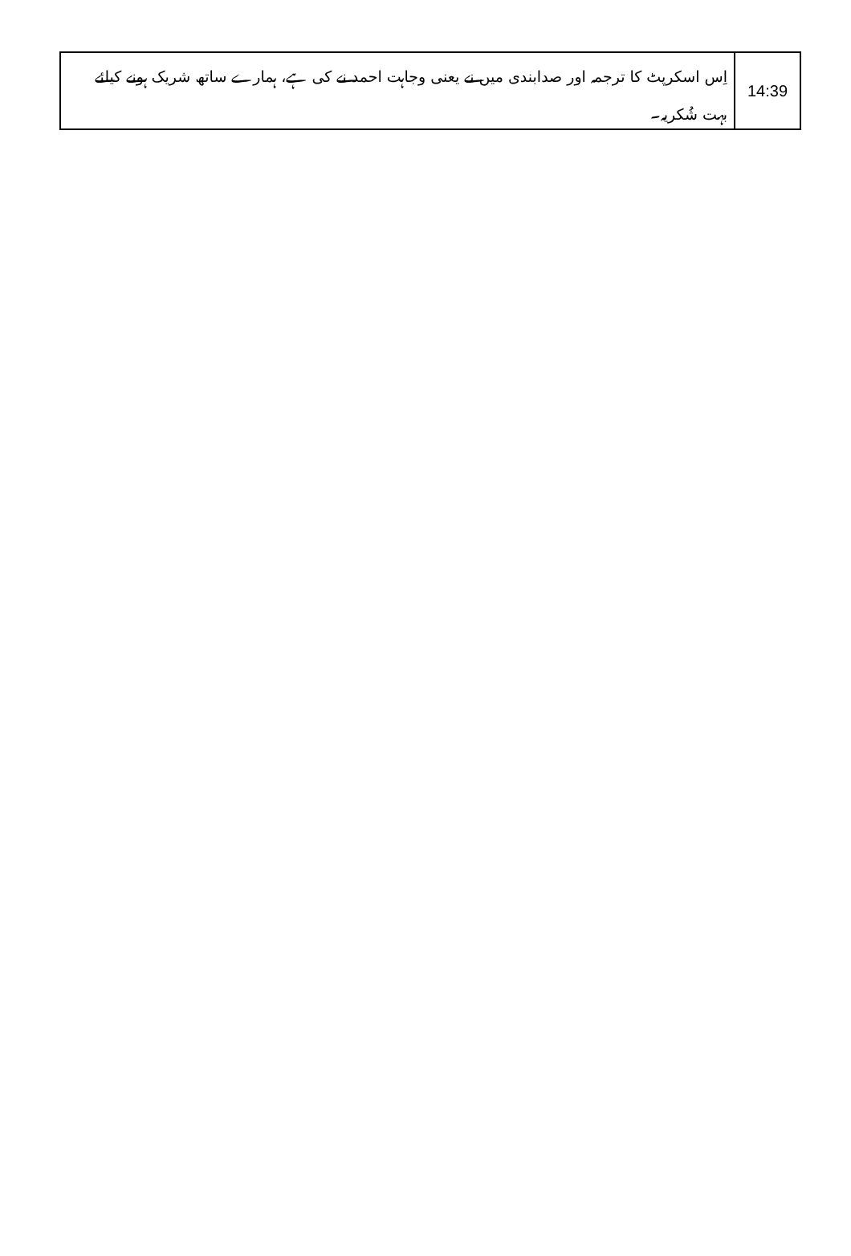| 14:39 | اِس اسکرپٹ کا ترجمہ اور صدابندی میں نے یعنی وجاہت احمد نے کی ہے، ہمارے ساتھ شریک ہونے کیلئے بہت شُکریہ۔ |